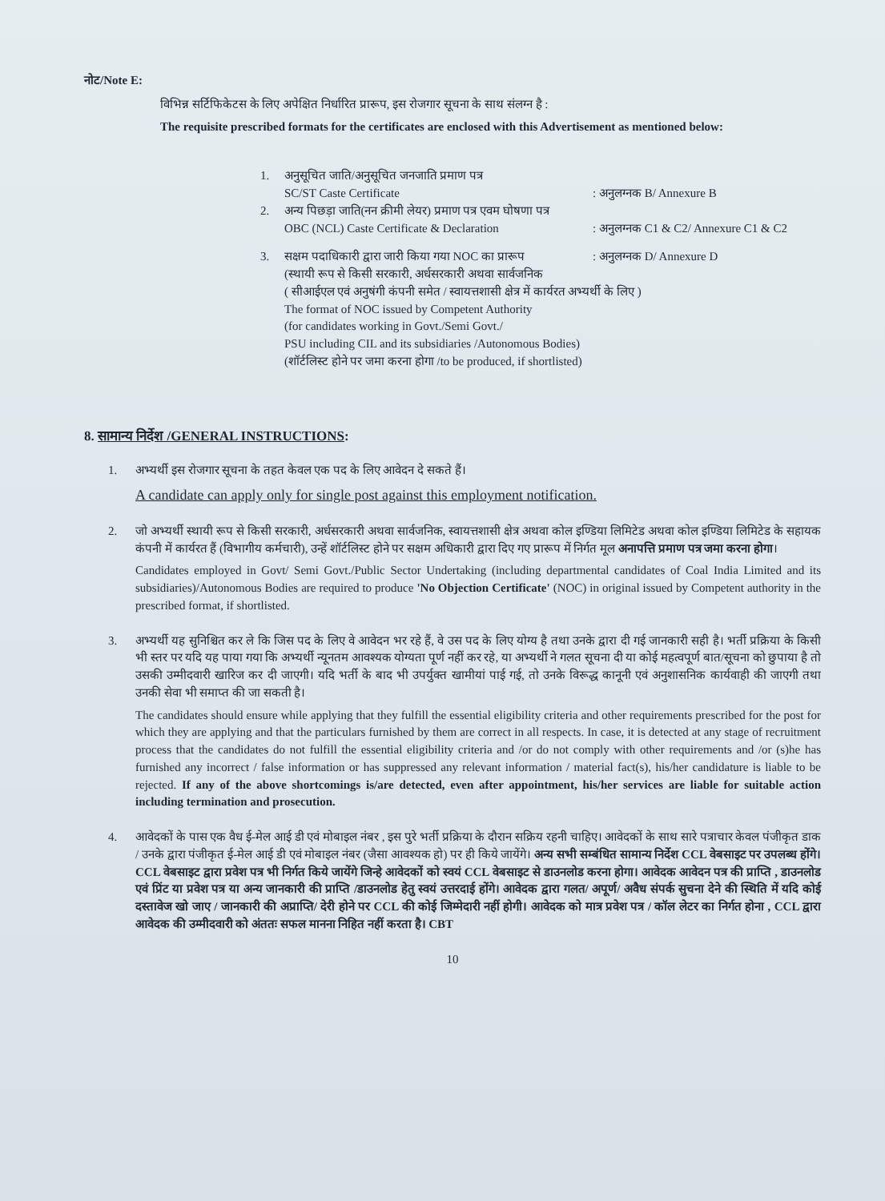नोट/Note E:
विभिन्न सर्टिफिकेटस के लिए अपेक्षित निर्धारित प्रारूप, इस रोजगार सूचना के साथ संलग्न है :
The requisite prescribed formats for the certificates are enclosed with this Advertisement as mentioned below:
1. अनुसूचित जाति/अनुसूचित जनजाति प्रमाण पत्र
SC/ST Caste Certificate
: अनुलग्नक B/ Annexure B
2. अन्य पिछड़ा जाति(नन क्रीमी लेयर) प्रमाण पत्र एवम घोषणा पत्र
OBC (NCL) Caste Certificate & Declaration
: अनुलग्नक C1 & C2/ Annexure C1 & C2
3. सक्षम पदाधिकारी द्वारा जारी किया गया NOC का प्रारूप
: अनुलग्नक D/ Annexure D
(स्थायी रूप से किसी सरकारी, अर्धसरकारी अथवा सार्वजनिक
( सीआईएल एवं अनुषंगी कंपनी समेत / स्वायत्तशासी क्षेत्र में कार्यरत अभ्यर्थी के लिए )
The format of NOC issued by Competent Authority
(for candidates working in Govt./Semi Govt./
PSU including CIL and its subsidiaries /Autonomous Bodies)
(शॉर्टलिस्ट होने पर जमा करना होगा /to be produced, if shortlisted)
8. सामान्य निर्देश /GENERAL INSTRUCTIONS:
1. अभ्यर्थी इस रोजगार सूचना के तहत केवल एक पद के लिए आवेदन दे सकते हैं।
A candidate can apply only for single post against this employment notification.
2. जो अभ्यर्थी स्थायी रूप से किसी सरकारी, अर्धसरकारी अथवा सार्वजनिक, स्वायत्तशासी क्षेत्र अथवा कोल इण्डिया लिमिटेड अथवा कोल इण्डिया लिमिटेड के सहायक कंपनी में कार्यरत हैं (विभागीय कर्मचारी), उन्हें शॉर्टलिस्ट होने पर सक्षम अधिकारी द्वारा दिए गए प्रारूप में निर्गत मूल अनापत्ति प्रमाण पत्र जमा करना होगा।
Candidates employed in Govt/ Semi Govt./Public Sector Undertaking (including departmental candidates of Coal India Limited and its subsidiaries)/Autonomous Bodies are required to produce 'No Objection Certificate' (NOC) in original issued by Competent authority in the prescribed format, if shortlisted.
3. अभ्यर्थी यह सुनिश्चित कर ले कि जिस पद के लिए वे आवेदन भर रहे हैं, वे उस पद के लिए योग्य है तथा उनके द्वारा दी गई जानकारी सही है। भर्ती प्रक्रिया के किसी भी स्तर पर यदि यह पाया गया कि अभ्यर्थी न्यूनतम आवश्यक योग्यता पूर्ण नहीं कर रहे, या अभ्यर्थी ने गलत सूचना दी या कोई महत्वपूर्ण बात/सूचना को छुपाया है तो उसकी उम्मीदवारी खारिज कर दी जाएगी। यदि भर्ती के बाद भी उपर्युक्त खामीयां पाई गई, तो उनके विरूद्ध कानूनी एवं अनुशासनिक कार्यवाही की जाएगी तथा उनकी सेवा भी समाप्त की जा सकती है।
The candidates should ensure while applying that they fulfill the essential eligibility criteria and other requirements prescribed for the post for which they are applying and that the particulars furnished by them are correct in all respects. In case, it is detected at any stage of recruitment process that the candidates do not fulfill the essential eligibility criteria and /or do not comply with other requirements and /or (s)he has furnished any incorrect / false information or has suppressed any relevant information / material fact(s), his/her candidature is liable to be rejected. If any of the above shortcomings is/are detected, even after appointment, his/her services are liable for suitable action including termination and prosecution.
4. आवेदकों के पास एक वैध ई-मेल आई डी एवं मोबाइल नंबर , इस पुरे भर्ती प्रक्रिया के दौरान सक्रिय रहनी चाहिए। आवेदकों के साथ सारे पत्राचार केवल पंजीकृत डाक / उनके द्वारा पंजीकृत ई-मेल आई डी एवं मोबाइल नंबर (जैसा आवश्यक हो) पर ही किये जायेंगे। अन्य सभी सम्बंधित सामान्य निर्देश CCL वेबसाइट पर उपलब्ध होंगे। CCL वेबसाइट द्वारा प्रवेश पत्र भी निर्गत किये जायेंगे जिन्हे आवेदकों को स्वयं CCL वेबसाइट से डाउनलोड करना होगा। आवेदक आवेदन पत्र की प्राप्ति , डाउनलोड एवं प्रिंट या प्रवेश पत्र या अन्य जानकारी की प्राप्ति /डाउनलोड हेतु स्वयं उत्तरदाई होंगे। आवेदक द्वारा गलत/ अपूर्ण/ अवैध संपर्क सुचना देने की स्थिति में यदि कोई दस्तावेज खो जाए / जानकारी की अप्राप्ति/ देरी होने पर CCL की कोई जिम्मेदारी नहीं होगी। आवेदक को मात्र प्रवेश पत्र / कॉल लेटर का निर्गत होना , CCL द्वारा आवेदक की उम्मीदवारी को अंततः सफल मानना निहित नहीं करता है। CBT
10